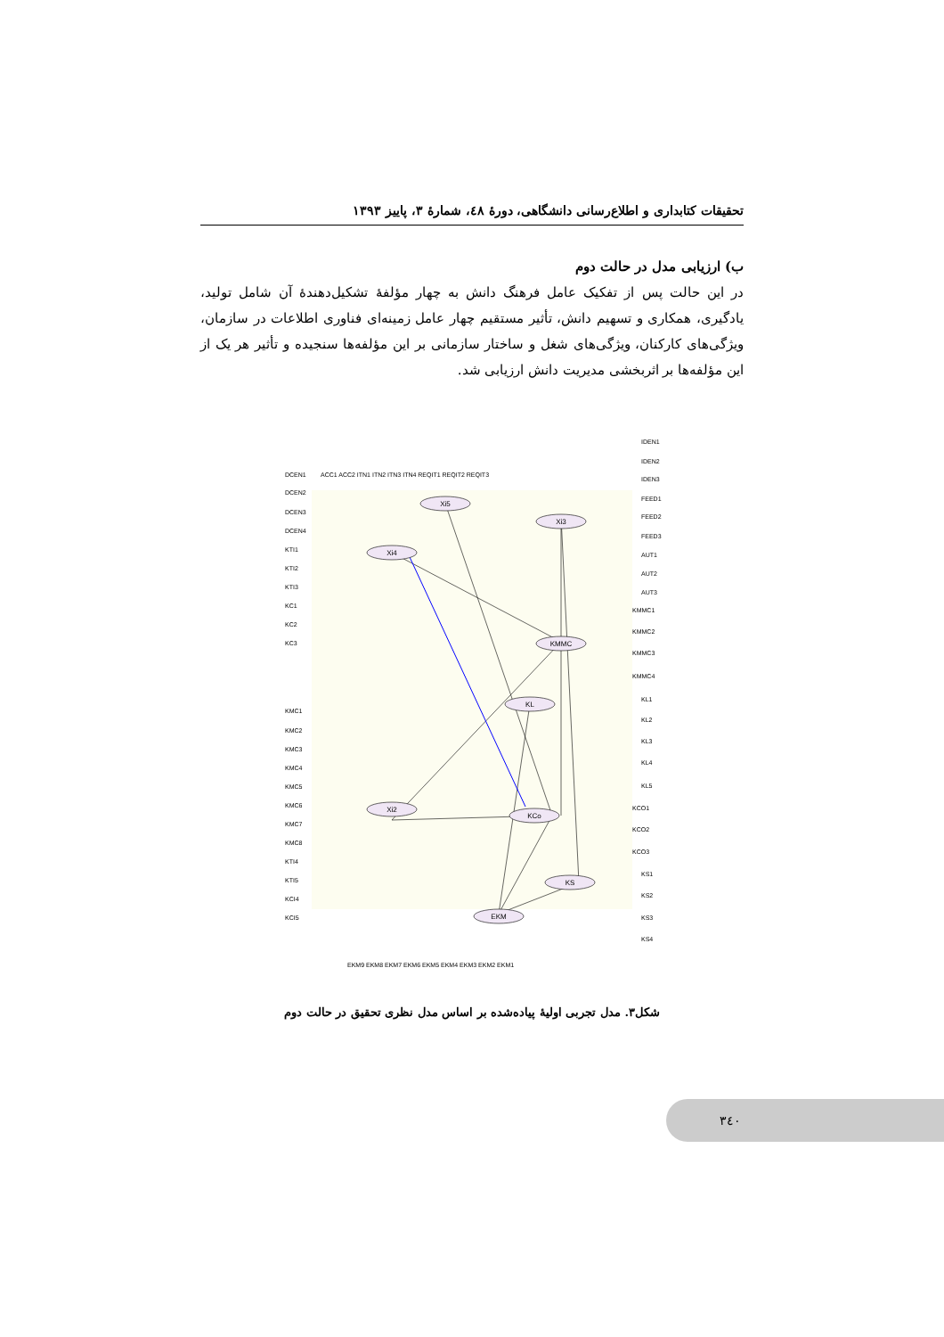تحقیقات کتابداری و اطلاع‌رسانی دانشگاهی، دورهٔ ٤٨، شمارهٔ ٣، پاییز ١٣٩٣
ب) ارزیابی مدل در حالت دوم
در این حالت پس از تفکیک عامل فرهنگ دانش به چهار مؤلفهٔ تشکیل‌دهندهٔ آن شامل تولید، یادگیری، همکاری و تسهیم دانش، تأثیر مستقیم چهار عامل زمینه‌ای فناوری اطلاعات در سازمان، ویژگی‌های کارکنان، ویژگی‌های شغل و ساختار سازمانی بر این مؤلفه‌ها سنجیده و تأثیر هر یک از این مؤلفه‌ها بر اثربخشی مدیریت دانش ارزیابی شد.
Xi5
Xi4
Xi3
KMMC
KL
Xi2
KCo
KS
EKM
ACC1 ACC2 ITN1 ITN2 ITN3 ITN4 REQIT1 REQIT2 REQIT3
DCEN1
DCEN2
DCEN3
DCEN4
KTI1
KTI2
KTI3
KC1
KC2
KC3
KMC1
KMC2
KMC3
KMC4
KMC5
KMC6
KMC7
KMC8
KTI4
KTI5
KCI4
KCI5
IDEN1
IDEN2
IDEN3
FEED1
FEED2
FEED3
AUT1
AUT2
AUT3
KMMC1
KMMC2
KMMC3
KMMC4
KL1
KL2
KL3
KL4
KL5
KCO1
KCO2
KCO3
KS1
KS2
KS3
KS4
EKM9 EKM8 EKM7 EKM6 EKM5 EKM4 EKM3 EKM2 EKM1
شکل٣. مدل تجربی اولیهٔ پیاده‌شده بر اساس مدل نظری تحقیق در حالت دوم
٣٤٠